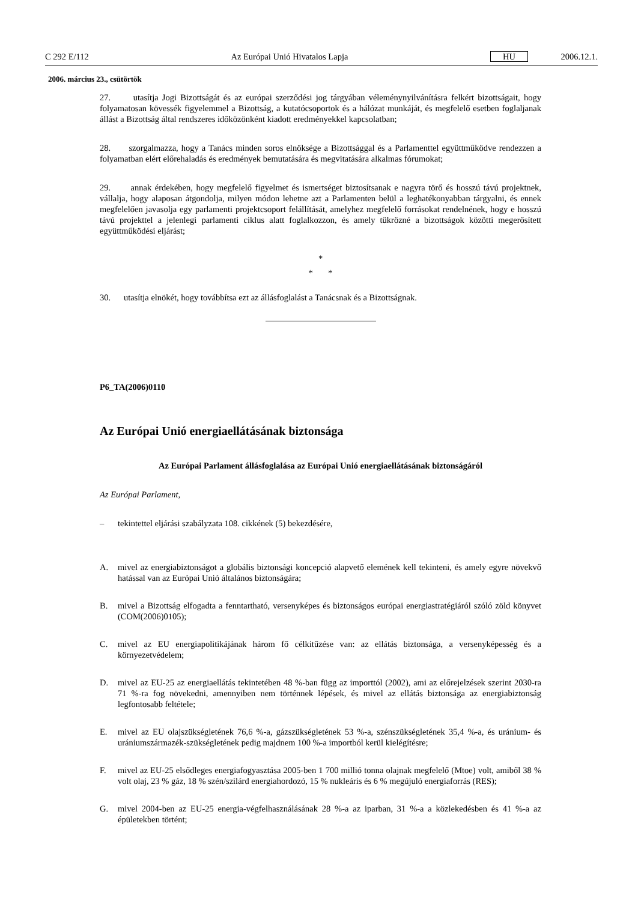C 292 E/112 Az Európai Unió Hivatalos Lapja HU 2006.12.1.
2006. március 23., csütörtök
27. utasítja Jogi Bizottságát és az európai szerződési jog tárgyában véleménynyilvánításra felkért bizottságait, hogy folyamatosan kövessék figyelemmel a Bizottság, a kutatócsoportok és a hálózat munkáját, és megfelelő esetben foglaljanak állást a Bizottság által rendszeres időközönként kiadott eredményekkel kapcsolatban;
28. szorgalmazza, hogy a Tanács minden soros elnöksége a Bizottsággal és a Parlamenttel együttműködve rendezzen a folyamatban elért előrehaladás és eredmények bemutatására és megvitatására alkalmas fórumokat;
29. annak érdekében, hogy megfelelő figyelmet és ismertséget biztosítsanak e nagyra törő és hosszú távú projektnek, vállalja, hogy alaposan átgondolja, milyen módon lehetne azt a Parlamenten belül a leghatékonyabban tárgyalni, és ennek megfelelően javasolja egy parlamenti projektcsoport felállítását, amelyhez megfelelő forrásokat rendelnének, hogy e hosszú távú projekttel a jelenlegi parlamenti ciklus alatt foglalkozzon, és amely tükrözné a bizottságok közötti megerősített együttműködési eljárást;
*
* *
30. utasítja elnökét, hogy továbbítsa ezt az állásfoglalást a Tanácsnak és a Bizottságnak.
P6_TA(2006)0110
Az Európai Unió energiaellátásának biztonsága
Az Európai Parlament állásfoglalása az Európai Unió energiaellátásának biztonságáról
Az Európai Parlament,
– tekintettel eljárási szabályzata 108. cikkének (5) bekezdésére,
A. mivel az energiabiztonságot a globális biztonsági koncepció alapvető elemének kell tekinteni, és amely egyre növekvő hatással van az Európai Unió általános biztonságára;
B. mivel a Bizottság elfogadta a fenntartható, versenyképes és biztonságos európai energiastratégiáról szóló zöld könyvet (COM(2006)0105);
C. mivel az EU energiapolitikájának három fő célkitűzése van: az ellátás biztonsága, a versenyképesség és a környezetvédelem;
D. mivel az EU-25 az energiaellátás tekintetében 48 %-ban függ az importtól (2002), ami az előrejelzések szerint 2030-ra 71 %-ra fog növekedni, amennyiben nem történnek lépések, és mivel az ellátás biztonsága az energiabiztonság legfontosabb feltétele;
E. mivel az EU olajszükségletének 76,6 %-a, gázszükségletének 53 %-a, szénszükségletének 35,4 %-a, és uránium- és urániumszármazék-szükségletének pedig majdnem 100 %-a importból kerül kielégítésre;
F. mivel az EU-25 elsődleges energiafogyasztása 2005-ben 1 700 millió tonna olajnak megfelelő (Mtoe) volt, amiből 38 % volt olaj, 23 % gáz, 18 % szén/szilárd energiahordozó, 15 % nukleáris és 6 % megújuló energiaforrás (RES);
G. mivel 2004-ben az EU-25 energia-végfelhasználásának 28 %-a az iparban, 31 %-a a közlekedésben és 41 %-a az épületekben történt;